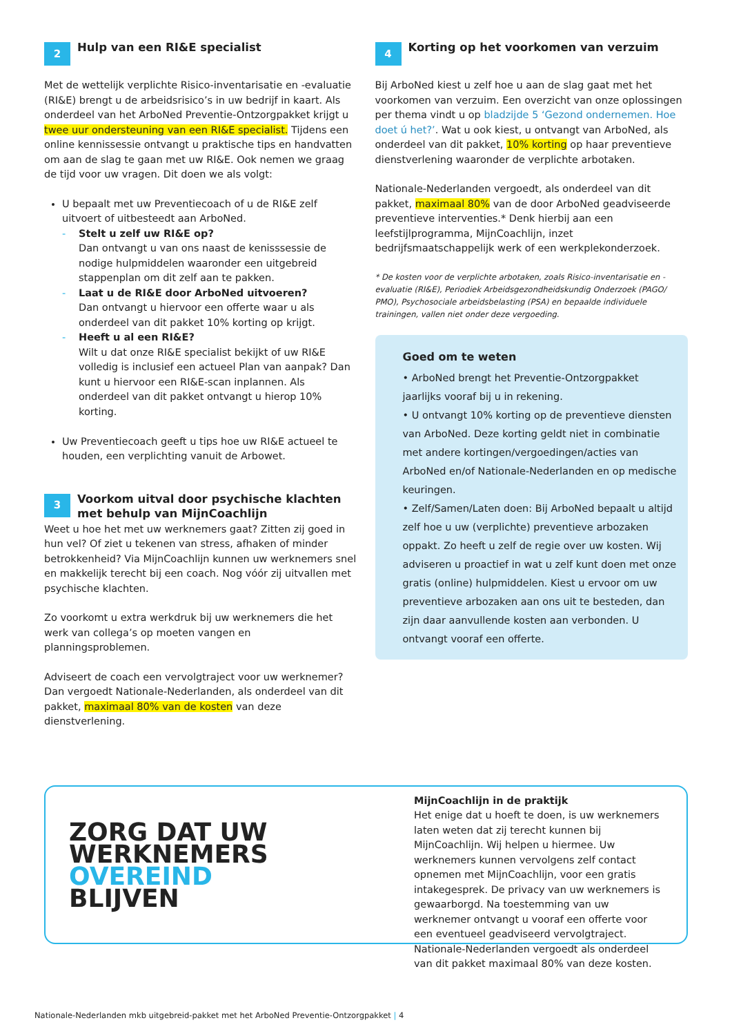2 Hulp van een RI&E specialist
Met de wettelijk verplichte Risico-inventarisatie en -evaluatie (RI&E) brengt u de arbeidsrisico’s in uw bedrijf in kaart. Als onderdeel van het ArboNed Preventie-Ontzorgpakket krijgt u twee uur ondersteuning van een RI&E specialist. Tijdens een online kennissessie ontvangt u praktische tips en handvatten om aan de slag te gaan met uw RI&E. Ook nemen we graag de tijd voor uw vragen. Dit doen we als volgt:
U bepaalt met uw Preventiecoach of u de RI&E zelf uitvoert of uitbesteedt aan ArboNed.
- Stelt u zelf uw RI&E op?
Dan ontvangt u van ons naast de kenisssessie de nodige hulpmiddelen waaronder een uitgebreid stappenplan om dit zelf aan te pakken.
- Laat u de RI&E door ArboNed uitvoeren?
Dan ontvangt u hiervoor een offerte waar u als onderdeel van dit pakket 10% korting op krijgt.
- Heeft u al een RI&E?
Wilt u dat onze RI&E specialist bekijkt of uw RI&E volledig is inclusief een actueel Plan van aanpak? Dan kunt u hiervoor een RI&E-scan inplannen. Als onderdeel van dit pakket ontvangt u hierop 10% korting.
Uw Preventiecoach geeft u tips hoe uw RI&E actueel te houden, een verplichting vanuit de Arbowet.
3 Voorkom uitval door psychische klachten met behulp van MijnCoachlijn
Weet u hoe het met uw werknemers gaat? Zitten zij goed in hun vel? Of ziet u tekenen van stress, afhaken of minder betrokkenheid? Via MijnCoachlijn kunnen uw werknemers snel en makkelijk terecht bij een coach. Nog vóór zij uitvallen met psychische klachten.
Zo voorkomt u extra werkdruk bij uw werknemers die het werk van collega’s op moeten vangen en planningsproblemen.
Adviseert de coach een vervolgtraject voor uw werknemer? Dan vergoedt Nationale-Nederlanden, als onderdeel van dit pakket, maximaal 80% van de kosten van deze dienstverlening.
4 Korting op het voorkomen van verzuim
Bij ArboNed kiest u zelf hoe u aan de slag gaat met het voorkomen van verzuim. Een overzicht van onze oplossingen per thema vindt u op bladzijde 5 ‘Gezond ondernemen. Hoe doet ú het?’. Wat u ook kiest, u ontvangt van ArboNed, als onderdeel van dit pakket, 10% korting op haar preventieve dienstverlening waaronder de verplichte arbotaken.
Nationale-Nederlanden vergoedt, als onderdeel van dit pakket, maximaal 80% van de door ArboNed geadviseerde preventieve interventies.* Denk hierbij aan een leefstijlprogramma, MijnCoachlijn, inzet bedrijfsmaatschappelijk werk of een werkplekonderzoek.
* De kosten voor de verplichte arbotaken, zoals Risico-inventarisatie en -evaluatie (RI&E), Periodiek Arbeidsgezondheidskundig Onderzoek (PAGO/ PMO), Psychosociale arbeidsbelasting (PSA) en bepaalde individuele trainingen, vallen niet onder deze vergoeding.
Goed om te weten
• ArboNed brengt het Preventie-Ontzorgpakket jaarlijks vooraf bij u in rekening.
• U ontvangt 10% korting op de preventieve diensten van ArboNed. Deze korting geldt niet in combinatie met andere kortingen/vergoedingen/acties van ArboNed en/of Nationale-Nederlanden en op medische keuringen.
• Zelf/Samen/Laten doen: Bij ArboNed bepaalt u altijd zelf hoe u uw (verplichte) preventieve arbozaken oppakt. Zo heeft u zelf de regie over uw kosten. Wij adviseren u proactief in wat u zelf kunt doen met onze gratis (online) hulpmiddelen. Kiest u ervoor om uw preventieve arbozaken aan ons uit te besteden, dan zijn daar aanvullende kosten aan verbonden. U ontvangt vooraf een offerte.
ZORG DAT UW
WERKNEMERS
OVEREIND
BLIJVEN
MijnCoachlijn in de praktijk
Het enige dat u hoeft te doen, is uw werknemers laten weten dat zij terecht kunnen bij MijnCoachlijn. Wij helpen u hiermee. Uw werknemers kunnen vervolgens zelf contact opnemen met MijnCoachlijn, voor een gratis intakegesprek. De privacy van uw werknemers is gewaarborgd. Na toestemming van uw werknemer ontvangt u vooraf een offerte voor een eventueel geadviseerd vervolgtraject. Nationale-Nederlanden vergoedt als onderdeel van dit pakket maximaal 80% van deze kosten.
Nationale-Nederlanden mkb uitgebreid-pakket met het ArboNed Preventie-Ontzorgpakket | 4